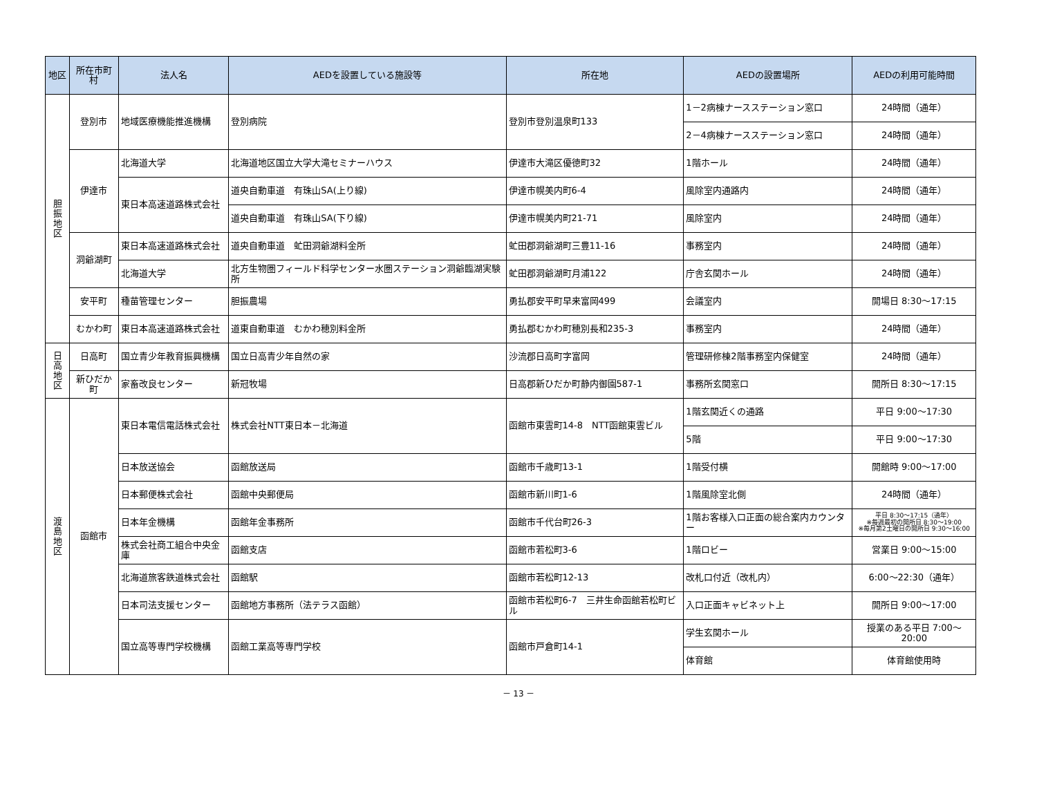| 地区 | 所在市町村 | 法人名 | AEDを設置している施設等 | 所在地 | AEDの設置場所 | AEDの利用可能時間 |
| --- | --- | --- | --- | --- | --- | --- |
| 胆 振 地 区 | 登別市 | 地域医療機能推進機構 | 登別病院 | 登別市登別温泉町133 | 1－2病棟ナースステーション窓口 | 24時間（通年） |
| | | | | | 2－4病棟ナースステーション窓口 | 24時間（通年） |
| | 伊達市 | 北海道大学 | 北海道地区国立大学大滝セミナーハウス | 伊達市大滝区優徳町32 | 1階ホール | 24時間（通年） |
| | | 東日本高速道路株式会社 | 道央自動車道 有珠山SA(上り線) | 伊達市幌美内町6-4 | 風除室内通路内 | 24時間（通年） |
| | | | 道央自動車道 有珠山SA(下り線) | 伊達市幌美内町21-71 | 風除室内 | 24時間（通年） |
| | 洞爺湖町 | 東日本高速道路株式会社 | 道央自動車道 虻田洞爺湖料金所 | 虻田郡洞爺湖町三豊11-16 | 事務室内 | 24時間（通年） |
| | | 北海道大学 | 北方生物圏フィールド科学センター水圏ステーション洞爺臨湖実験所 | 虻田郡洞爺湖町月浦122 | 庁舎玄関ホール | 24時間（通年） |
| | 安平町 | 種苗管理センター | 胆振農場 | 勇払郡安平町早来富岡499 | 会議室内 | 開場日 8:30～17:15 |
| | むかわ町 | 東日本高速道路株式会社 | 道東自動車道 むかわ穂別料金所 | 勇払郡むかわ町穂別長和235-3 | 事務室内 | 24時間（通年） |
| 日 高 地 区 | 日高町 | 国立青少年教育振興機構 | 国立日高青少年自然の家 | 沙流郡日高町字富岡 | 管理研修棟2階事務室内保健室 | 24時間（通年） |
| | 新ひだか町 | 家畜改良センター | 新冠牧場 | 日高郡新ひだか町静内御園587-1 | 事務所玄関窓口 | 開所日 8:30～17:15 |
| 渡 島 地 区 | 函館市 | 東日本電信電話株式会社 | 株式会社NTT東日本－北海道 | 函館市東雲町14-8 NTT函館東雲ビル | 1階玄関近くの通路 | 平日 9:00～17:30 |
| | | | | | 5階 | 平日 9:00～17:30 |
| | | 日本放送協会 | 函館放送局 | 函館市千歳町13-1 | 1階受付横 | 開館時 9:00～17:00 |
| | | 日本郵便株式会社 | 函館中央郵便局 | 函館市新川町1-6 | 1階風除室北側 | 24時間（通年） |
| | | 日本年金機構 | 函館年金事務所 | 函館市千代台町26-3 | 1階お客様入口正面の総合案内カウンター | 平日 8:30～17:15（通年） ※毎週最初の開所日 8:30～19:00 ※毎月第2土曜日の開所日 9:30～16:00 |
| | | 株式会社商工組合中央金庫 | 函館支店 | 函館市若松町3-6 | 1階ロビー | 営業日 9:00～15:00 |
| | | 北海道旅客鉄道株式会社 | 函館駅 | 函館市若松町12-13 | 改札口付近（改札内） | 6:00～22:30（通年） |
| | | 日本司法支援センター | 函館地方事務所（法テラス函館） | 函館市若松町6-7 三井生命函館若松町ビル | 入口正面キャビネット上 | 開所日 9:00～17:00 |
| | | 国立高等専門学校機構 | 函館工業高等専門学校 | 函館市戸倉町14-1 | 学生玄関ホール | 授業のある平日 7:00～20:00 |
| | | | | | 体育館 | 体育館使用時 |
－ 13 －